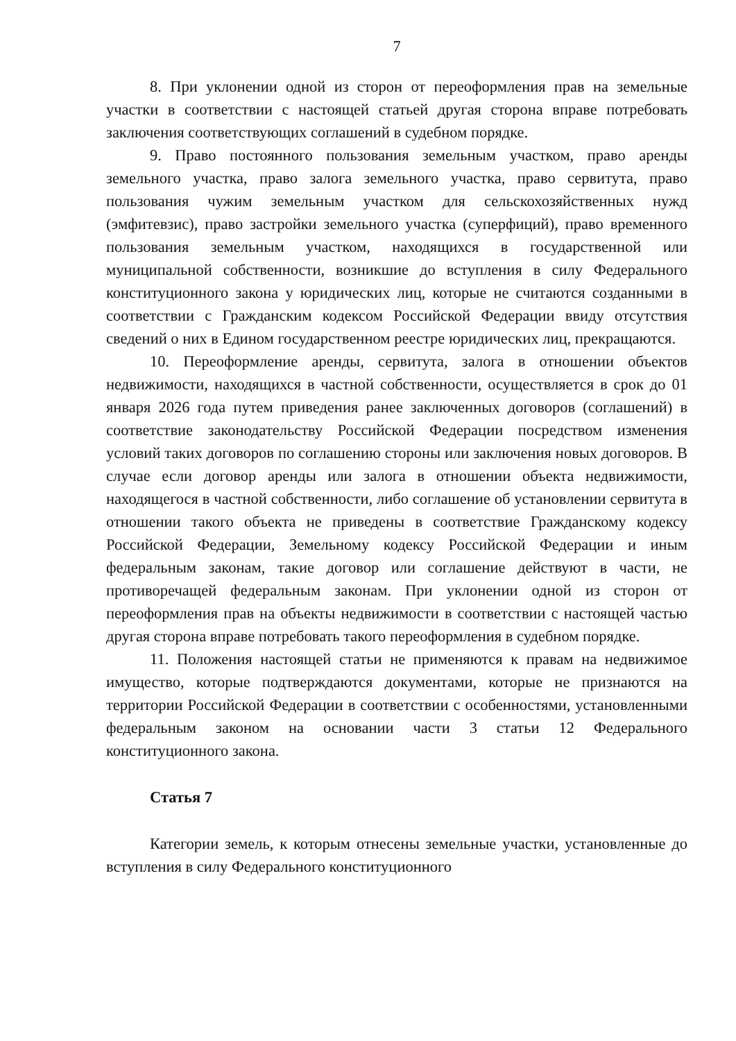7
8. При уклонении одной из сторон от переоформления прав на земельные участки в соответствии с настоящей статьей другая сторона вправе потребовать заключения соответствующих соглашений в судебном порядке.
9. Право постоянного пользования земельным участком, право аренды земельного участка, право залога земельного участка, право сервитута, право пользования чужим земельным участком для сельскохозяйственных нужд (эмфитевзис), право застройки земельного участка (суперфиций), право временного пользования земельным участком, находящихся в государственной или муниципальной собственности, возникшие до вступления в силу Федерального конституционного закона у юридических лиц, которые не считаются созданными в соответствии с Гражданским кодексом Российской Федерации ввиду отсутствия сведений о них в Едином государственном реестре юридических лиц, прекращаются.
10. Переоформление аренды, сервитута, залога в отношении объектов недвижимости, находящихся в частной собственности, осуществляется в срок до 01 января 2026 года путем приведения ранее заключенных договоров (соглашений) в соответствие законодательству Российской Федерации посредством изменения условий таких договоров по соглашению стороны или заключения новых договоров. В случае если договор аренды или залога в отношении объекта недвижимости, находящегося в частной собственности, либо соглашение об установлении сервитута в отношении такого объекта не приведены в соответствие Гражданскому кодексу Российской Федерации, Земельному кодексу Российской Федерации и иным федеральным законам, такие договор или соглашение действуют в части, не противоречащей федеральным законам. При уклонении одной из сторон от переоформления прав на объекты недвижимости в соответствии с настоящей частью другая сторона вправе потребовать такого переоформления в судебном порядке.
11. Положения настоящей статьи не применяются к правам на недвижимое имущество, которые подтверждаются документами, которые не признаются на территории Российской Федерации в соответствии с особенностями, установленными федеральным законом на основании части 3 статьи 12 Федерального конституционного закона.
Статья 7
Категории земель, к которым отнесены земельные участки, установленные до вступления в силу Федерального конституционного